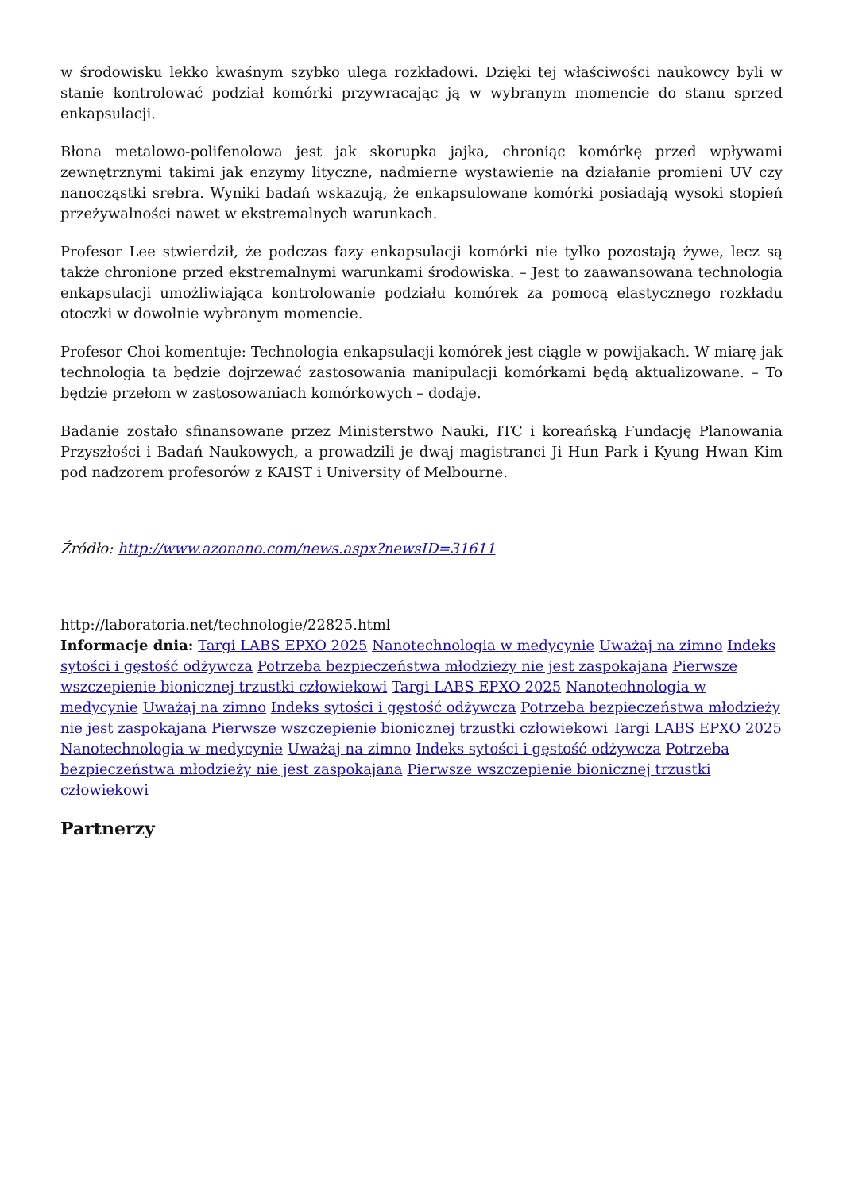w środowisku lekko kwaśnym szybko ulega rozkładowi. Dzięki tej właściwości naukowcy byli w stanie kontrolować podział komórki przywracając ją w wybranym momencie do stanu sprzed enkapsulacji.
Błona metalowo-polifenolowa jest jak skorupka jajka, chroniąc komórkę przed wpływami zewnętrznymi takimi jak enzymy lityczne, nadmierne wystawienie na działanie promieni UV czy nanocząstki srebra. Wyniki badań wskazują, że enkapsulowane komórki posiadają wysoki stopień przeżywalności nawet w ekstremalnych warunkach.
Profesor Lee stwierdził, że podczas fazy enkapsulacji komórki nie tylko pozostają żywe, lecz są także chronione przed ekstremalnymi warunkami środowiska. – Jest to zaawansowana technologia enkapsulacji umożliwiająca kontrolowanie podziału komórek za pomocą elastycznego rozkładu otoczki w dowolnie wybranym momencie.
Profesor Choi komentuje: Technologia enkapsulacji komórek jest ciągle w powijakach. W miarę jak technologia ta będzie dojrzewać zastosowania manipulacji komórkami będą aktualizowane. – To będzie przełom w zastosowaniach komórkowych – dodaje.
Badanie zostało sfinansowane przez Ministerstwo Nauki, ITC i koreańską Fundację Planowania Przyszłości i Badań Naukowych, a prowadzili je dwaj magistranci Ji Hun Park i Kyung Hwan Kim pod nadzorem profesorów z KAIST i University of Melbourne.
Źródło: http://www.azonano.com/news.aspx?newsID=31611
http://laboratoria.net/technologie/22825.html
Informacje dnia: Targi LABS EPXO 2025 Nanotechnologia w medycynie Uważaj na zimno Indeks sytości i gęstość odżywcza Potrzeba bezpieczeństwa młodzieży nie jest zaspokajana Pierwsze wszczepienie bionicznej trzustki człowiekowi Targi LABS EPXO 2025 Nanotechnologia w medycynie Uważaj na zimno Indeks sytości i gęstość odżywcza Potrzeba bezpieczeństwa młodzieży nie jest zaspokajana Pierwsze wszczepienie bionicznej trzustki człowiekowi Targi LABS EPXO 2025 Nanotechnologia w medycynie Uważaj na zimno Indeks sytości i gęstość odżywcza Potrzeba bezpieczeństwa młodzieży nie jest zaspokajana Pierwsze wszczepienie bionicznej trzustki człowiekowi
Partnerzy